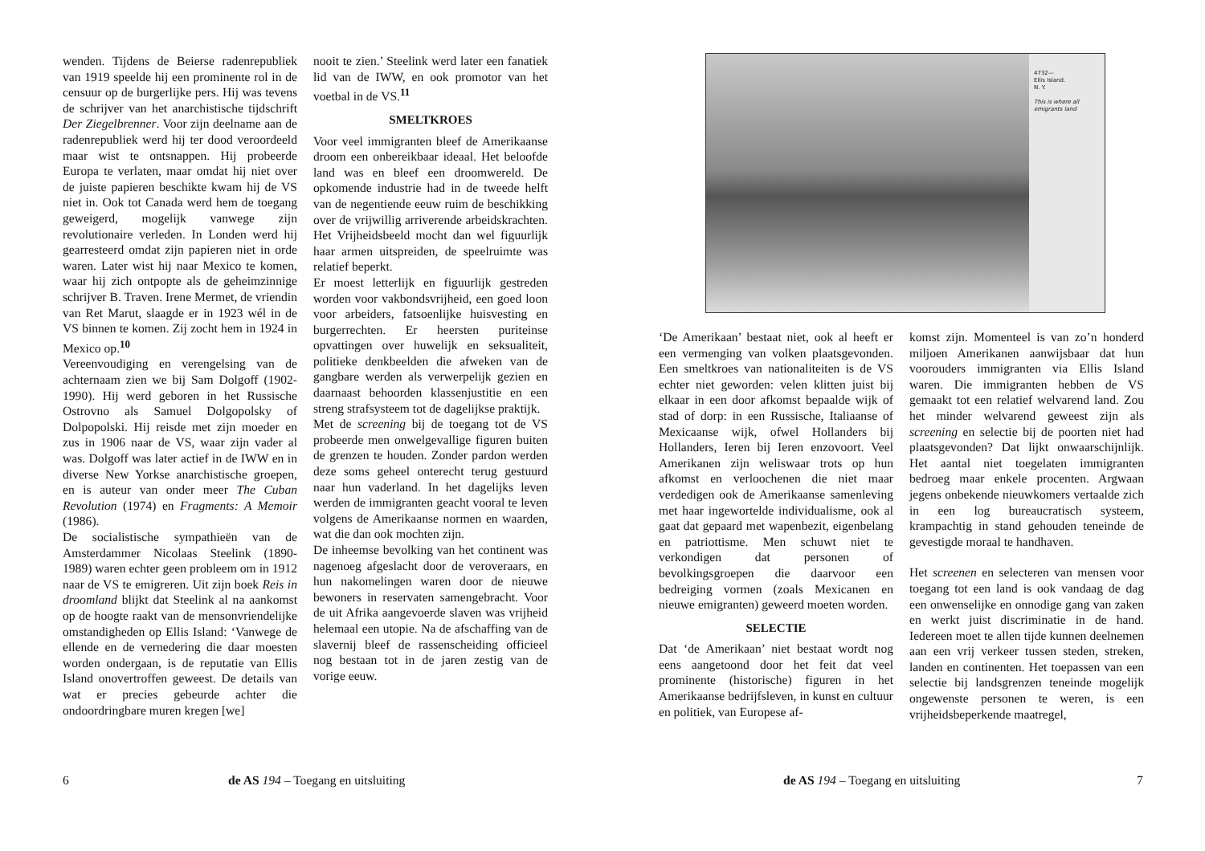wenden. Tijdens de Beierse radenrepubliek van 1919 speelde hij een prominente rol in de censuur op de burgerlijke pers. Hij was tevens de schrijver van het anarchistische tijdschrift Der Ziegelbrenner. Voor zijn deelname aan de radenrepubliek werd hij ter dood veroordeeld maar wist te ontsnappen. Hij probeerde Europa te verlaten, maar omdat hij niet over de juiste papieren beschikte kwam hij de VS niet in. Ook tot Canada werd hem de toegang geweigerd, mogelijk vanwege zijn revolutionaire verleden. In Londen werd hij gearresteerd omdat zijn papieren niet in orde waren. Later wist hij naar Mexico te komen, waar hij zich ontpopte als de geheimzinnige schrijver B. Traven. Irene Mermet, de vriendin van Ret Marut, slaagde er in 1923 wél in de VS binnen te komen. Zij zocht hem in 1924 in Mexico op.<sup>10</sup>
Vereenvoudiging en verengelsing van de achternaam zien we bij Sam Dolgoff (1902-1990). Hij werd geboren in het Russische Ostrovno als Samuel Dolgopolsky of Dolpopolski. Hij reisde met zijn moeder en zus in 1906 naar de VS, waar zijn vader al was. Dolgoff was later actief in de IWW en in diverse New Yorkse anarchistische groepen, en is auteur van onder meer The Cuban Revolution (1974) en Fragments: A Memoir (1986).
De socialistische sympathieën van de Amsterdammer Nicolaas Steelink (1890-1989) waren echter geen probleem om in 1912 naar de VS te emigreren. Uit zijn boek Reis in droomland blijkt dat Steelink al na aankomst op de hoogte raakt van de mensonvriendelijke omstandigheden op Ellis Island: ‘Vanwege de ellende en de vernedering die daar moesten worden ondergaan, is de reputatie van Ellis Island onovertroffen geweest. De details van wat er precies gebeurde achter die ondoordringbare muren kregen [we]
nooit te zien.’ Steelink werd later een fanatiek lid van de IWW, en ook promotor van het voetbal in de VS.<sup>11</sup>
SMELTKROES
Voor veel immigranten bleef de Amerikaanse droom een onbereikbaar ideaal. Het beloofde land was en bleef een droomwereld. De opkomende industrie had in de tweede helft van de negentiende eeuw ruim de beschikking over de vrijwillig arriverende arbeidskrachten. Het Vrijheidsbeeld mocht dan wel figuurlijk haar armen uitspreiden, de speelruimte was relatief beperkt.
Er moest letterlijk en figuurlijk gestreden worden voor vakbondsvrijheid, een goed loon voor arbeiders, fatsoenlijke huisvesting en burgerrechten. Er heersten puriteinse opvattingen over huwelijk en seksualiteit, politieke denkbeelden die afweken van de gangbare werden als verwerpelijk gezien en daarnaast behoorden klassenjustitie en een streng strafsysteem tot de dagelijkse praktijk.
Met de screening bij de toegang tot de VS probeerde men onwelgevallige figuren buiten de grenzen te houden. Zonder pardon werden deze soms geheel onterecht terug gestuurd naar hun vaderland. In het dagelijks leven werden de immigranten geacht vooral te leven volgens de Amerikaanse normen en waarden, wat die dan ook mochten zijn.
De inheemse bevolking van het continent was nagenoeg afgeslacht door de veroveraars, en hun nakomelingen waren door de nieuwe bewoners in reservaten samengebracht. Voor de uit Afrika aangevoerde slaven was vrijheid helemaal een utopie. Na de afschaffing van de slavernij bleef de rassenscheiding officieel nog bestaan tot in de jaren zestig van de vorige eeuw.
6
de AS 194 – Toegang en uitsluiting
4732—
Ellis Island.
N. Y.
This is where all emigrants land
‘De Amerikaan’ bestaat niet, ook al heeft er een vermenging van volken plaatsgevonden. Een smeltkroes van nationaliteiten is de VS echter niet geworden: velen klitten juist bij elkaar in een door afkomst bepaalde wijk of stad of dorp: in een Russische, Italiaanse of Mexicaanse wijk, ofwel Hollanders bij Hollanders, Ieren bij Ieren enzovoort. Veel Amerikanen zijn weliswaar trots op hun afkomst en verloochenen die niet maar verdedigen ook de Amerikaanse samenleving met haar ingewortelde individualisme, ook al gaat dat gepaard met wapenbezit, eigenbelang en patriottisme. Men schuwt niet te verkondigen dat personen of bevolkingsgroepen die daarvoor een bedreiging vormen (zoals Mexicanen en nieuwe emigranten) geweerd moeten worden.
SELECTIE
Dat ‘de Amerikaan’ niet bestaat wordt nog eens aangetoond door het feit dat veel prominente (historische) figuren in het Amerikaanse bedrijfsleven, in kunst en cultuur en politiek, van Europese af-
komst zijn. Momenteel is van zo’n honderd miljoen Amerikanen aanwijsbaar dat hun voorouders immigranten via Ellis Island waren. Die immigranten hebben de VS gemaakt tot een relatief welvarend land. Zou het minder welvarend geweest zijn als screening en selectie bij de poorten niet had plaatsgevonden? Dat lijkt onwaarschijnlijk. Het aantal niet toegelaten immigranten bedroeg maar enkele procenten. Argwaan jegens onbekende nieuwkomers vertaalde zich in een log bureaucratisch systeem, krampachtig in stand gehouden teneinde de gevestigde moraal te handhaven.
Het screenen en selecteren van mensen voor toegang tot een land is ook vandaag de dag een onwenselijke en onnodige gang van zaken en werkt juist discriminatie in de hand. Iedereen moet te allen tijde kunnen deelnemen aan een vrij verkeer tussen steden, streken, landen en continenten. Het toepassen van een selectie bij landsgrenzen teneinde mogelijk ongewenste personen te weren, is een vrijheidsbeperkende maatregel,
de AS 194 – Toegang en uitsluiting
7